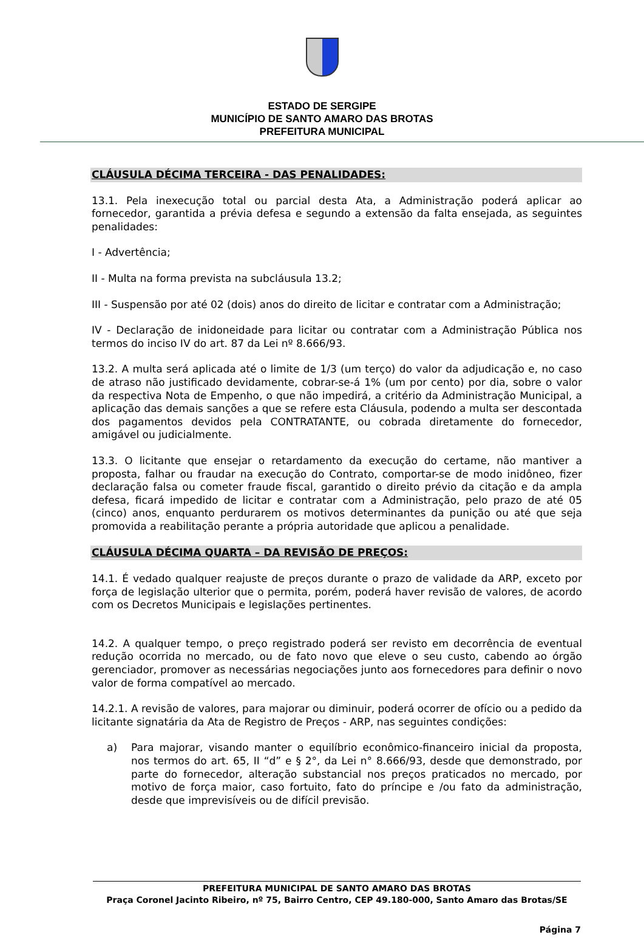ESTADO DE SERGIPE
MUNICÍPIO DE SANTO AMARO DAS BROTAS
PREFEITURA MUNICIPAL
CLÁUSULA DÉCIMA TERCEIRA - DAS PENALIDADES:
13.1. Pela inexecução total ou parcial desta Ata, a Administração poderá aplicar ao fornecedor, garantida a prévia defesa e segundo a extensão da falta ensejada, as seguintes penalidades:
I - Advertência;
II - Multa na forma prevista na subcláusula 13.2;
III - Suspensão por até 02 (dois) anos do direito de licitar e contratar com a Administração;
IV - Declaração de inidoneidade para licitar ou contratar com a Administração Pública nos termos do inciso IV do art. 87 da Lei nº 8.666/93.
13.2. A multa será aplicada até o limite de 1/3 (um terço) do valor da adjudicação e, no caso de atraso não justificado devidamente, cobrar-se-á 1% (um por cento) por dia, sobre o valor da respectiva Nota de Empenho, o que não impedirá, a critério da Administração Municipal, a aplicação das demais sanções a que se refere esta Cláusula, podendo a multa ser descontada dos pagamentos devidos pela CONTRATANTE, ou cobrada diretamente do fornecedor, amigável ou judicialmente.
13.3. O licitante que ensejar o retardamento da execução do certame, não mantiver a proposta, falhar ou fraudar na execução do Contrato, comportar-se de modo inidôneo, fizer declaração falsa ou cometer fraude fiscal, garantido o direito prévio da citação e da ampla defesa, ficará impedido de licitar e contratar com a Administração, pelo prazo de até 05 (cinco) anos, enquanto perdurarem os motivos determinantes da punição ou até que seja promovida a reabilitação perante a própria autoridade que aplicou a penalidade.
CLÁUSULA DÉCIMA QUARTA – DA REVISÃO DE PREÇOS:
14.1. É vedado qualquer reajuste de preços durante o prazo de validade da ARP, exceto por força de legislação ulterior que o permita, porém, poderá haver revisão de valores, de acordo com os Decretos Municipais e legislações pertinentes.
14.2. A qualquer tempo, o preço registrado poderá ser revisto em decorrência de eventual redução ocorrida no mercado, ou de fato novo que eleve o seu custo, cabendo ao órgão gerenciador, promover as necessárias negociações junto aos fornecedores para definir o novo valor de forma compatível ao mercado.
14.2.1. A revisão de valores, para majorar ou diminuir, poderá ocorrer de ofício ou a pedido da licitante signatária da Ata de Registro de Preços - ARP, nas seguintes condições:
a) Para majorar, visando manter o equilíbrio econômico-financeiro inicial da proposta, nos termos do art. 65, II “d” e § 2°, da Lei n° 8.666/93, desde que demonstrado, por parte do fornecedor, alteração substancial nos preços praticados no mercado, por motivo de força maior, caso fortuito, fato do príncipe e /ou fato da administração, desde que imprevisíveis ou de difícil previsão.
PREFEITURA MUNICIPAL DE SANTO AMARO DAS BROTAS
Praça Coronel Jacinto Ribeiro, nº 75, Bairro Centro, CEP 49.180-000, Santo Amaro das Brotas/SE
Página 7